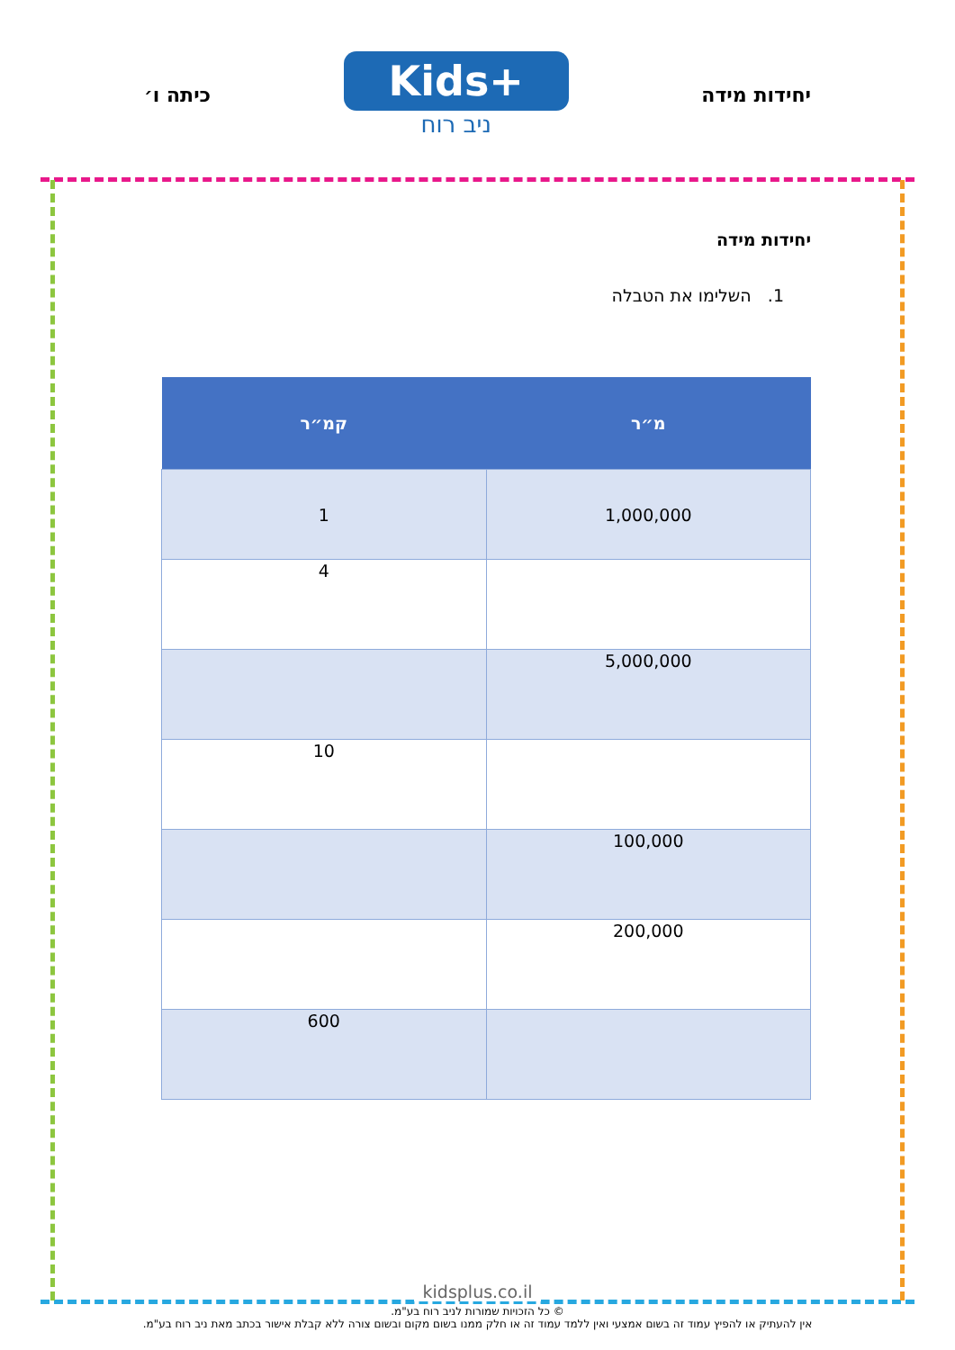יחידות מידה
Kids+
ניב רוח
כיתה ו׳
יחידות מידה
1. השלימו את הטבלה
| מ״ר | קמ״ר |
| --- | --- |
| 1,000,000 | 1 |
| | 4 |
| 5,000,000 | |
| | 10 |
| 100,000 | |
| 200,000 | |
| | 600 |
kidsplus.co.il
© כל הזכויות שמורות לניב רוח בע"מ.
אין להעתיק או להפיץ עמוד זה בשום אמצעי ואין ללמד עמוד זה או חלק ממנו בשום מקום ובשום צורה ללא קבלת אישור בכתב מאת ניב רוח בע"מ.